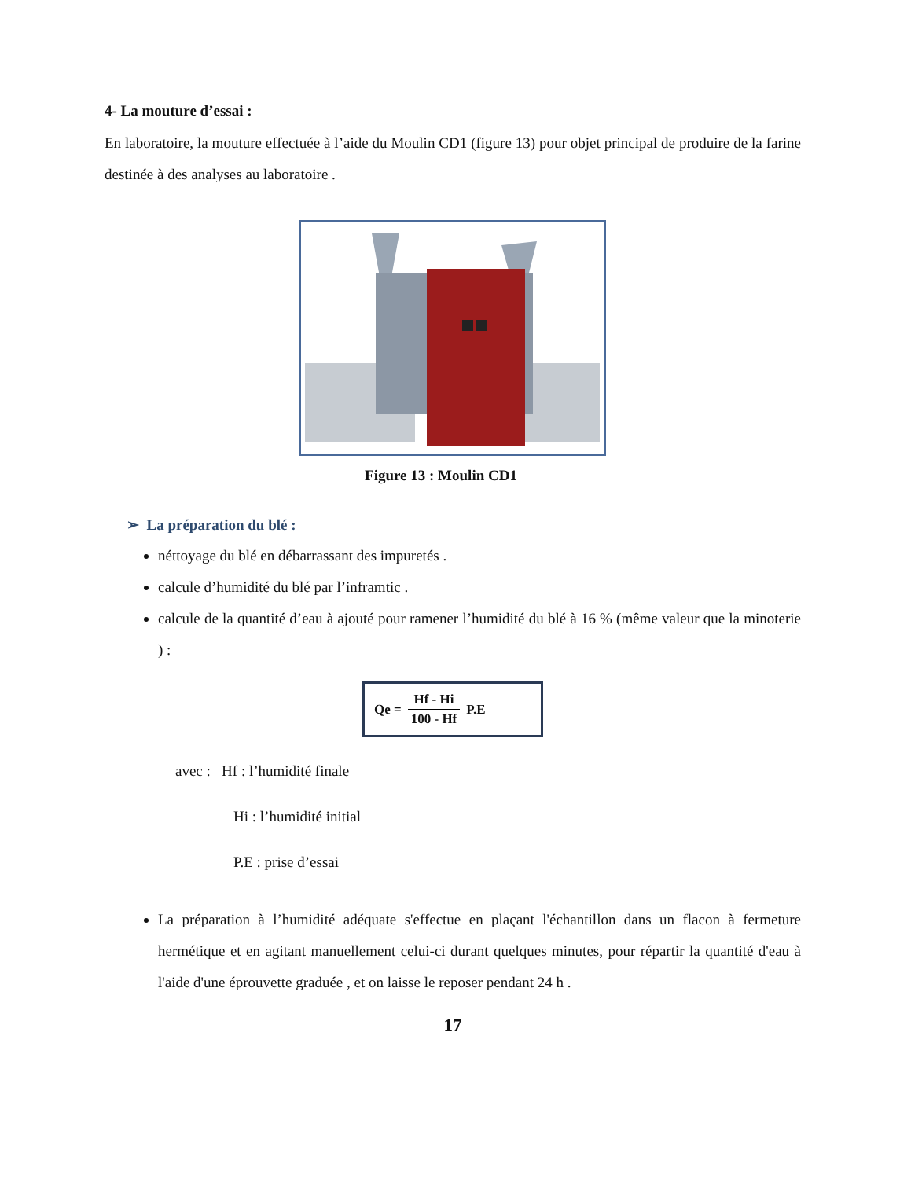4- La mouture d’essai :
En laboratoire, la mouture effectuée à l’aide du Moulin CD1 (figure 13) pour objet principal de produire de la farine destinée à des analyses au laboratoire .
Figure 13 : Moulin CD1
➢ La préparation du blé :
néttoyage du blé en débarrassant des impuretés .
calcule d’humidité du blé par l’inframtic .
calcule de la quantité d’eau à ajouté pour ramener l’humidité du blé à 16 % (même valeur que la minoterie ) :
Qe = Hf - Hi 100 - Hf P.E
avec : Hf : l’humidité finale
Hi : l’humidité initial
P.E : prise d’essai
La préparation à l’humidité adéquate s'effectue en plaçant l'échantillon dans un flacon à fermeture hermétique et en agitant manuellement celui-ci durant quelques minutes, pour répartir la quantité d'eau à l'aide d'une éprouvette graduée , et on laisse le reposer pendant 24 h .
17